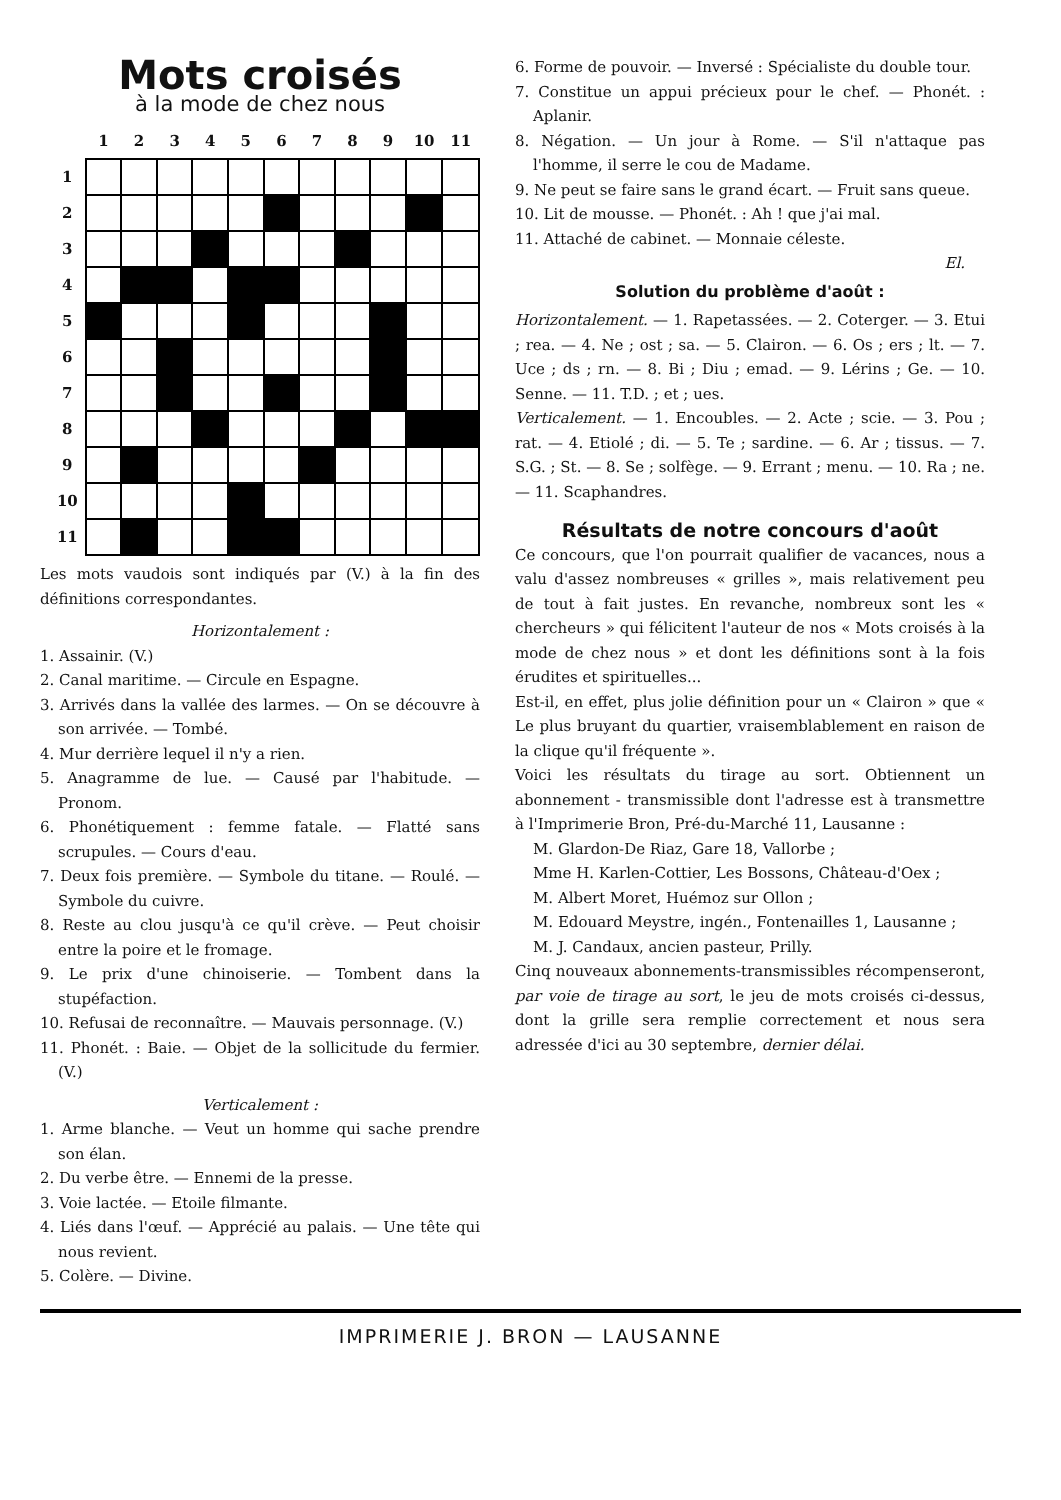Mots croisés
à la mode de chez nous
| | 1 | 2 | 3 | 4 | 5 | 6 | 7 | 8 | 9 | 10 | 11 |
| 1 | | | | | | | | | | | |
| 2 | | | | | | | | | | | |
| 3 | | | | | | | | | | | |
| 4 | | | | | | | | | | | |
| 5 | | | | | | | | | | | |
| 6 | | | | | | | | | | | |
| 7 | | | | | | | | | | | |
| 8 | | | | | | | | | | | |
| 9 | | | | | | | | | | | |
| 10 | | | | | | | | | | | |
| 11 | | | | | | | | | | | |
Les mots vaudois sont indiqués par (V.) à la fin des définitions correspondantes.
Horizontalement :
1. Assainir. (V.)
2. Canal maritime. — Circule en Espagne.
3. Arrivés dans la vallée des larmes. — On se découvre à son arrivée. — Tombé.
4. Mur derrière lequel il n'y a rien.
5. Anagramme de lue. — Causé par l'habitude. — Pronom.
6. Phonétiquement : femme fatale. — Flatté sans scrupules. — Cours d'eau.
7. Deux fois première. — Symbole du titane. — Roulé. — Symbole du cuivre.
8. Reste au clou jusqu'à ce qu'il crève. — Peut choisir entre la poire et le fromage.
9. Le prix d'une chinoiserie. — Tombent dans la stupéfaction.
10. Refusai de reconnaître. — Mauvais personnage. (V.)
11. Phonét. : Baie. — Objet de la sollicitude du fermier. (V.)
Verticalement :
1. Arme blanche. — Veut un homme qui sache prendre son élan.
2. Du verbe être. — Ennemi de la presse.
3. Voie lactée. — Etoile filmante.
4. Liés dans l'œuf. — Apprécié au palais. — Une tête qui nous revient.
5. Colère. — Divine.
6. Forme de pouvoir. — Inversé : Spécialiste du double tour.
7. Constitue un appui précieux pour le chef. — Phonét. : Aplanir.
8. Négation. — Un jour à Rome. — S'il n'attaque pas l'homme, il serre le cou de Madame.
9. Ne peut se faire sans le grand écart. — Fruit sans queue.
10. Lit de mousse. — Phonét. : Ah ! que j'ai mal.
11. Attaché de cabinet. — Monnaie céleste.
El.
Solution du problème d'août :
Horizontalement. — 1. Rapetassées. — 2. Coterger. — 3. Etui ; rea. — 4. Ne ; ost ; sa. — 5. Clairon. — 6. Os ; ers ; lt. — 7. Uce ; ds ; rn. — 8. Bi ; Diu ; emad. — 9. Lérins ; Ge. — 10. Senne. — 11. T.D. ; et ; ues.
Verticalement. — 1. Encoubles. — 2. Acte ; scie. — 3. Pou ; rat. — 4. Etiolé ; di. — 5. Te ; sardine. — 6. Ar ; tissus. — 7. S.G. ; St. — 8. Se ; solfège. — 9. Errant ; menu. — 10. Ra ; ne. — 11. Scaphandres.
Résultats de notre concours d'août
Ce concours, que l'on pourrait qualifier de vacances, nous a valu d'assez nombreuses « grilles », mais relativement peu de tout à fait justes. En revanche, nombreux sont les « chercheurs » qui félicitent l'auteur de nos « Mots croisés à la mode de chez nous » et dont les définitions sont à la fois érudites et spirituelles...
Est-il, en effet, plus jolie définition pour un « Clairon » que « Le plus bruyant du quartier, vraisemblablement en raison de la clique qu'il fréquente ».
Voici les résultats du tirage au sort. Obtiennent un abonnement - transmissible dont l'adresse est à transmettre à l'Imprimerie Bron, Pré-du-Marché 11, Lausanne :
M. Glardon-De Riaz, Gare 18, Vallorbe ;
Mme H. Karlen-Cottier, Les Bossons, Château-d'Oex ;
M. Albert Moret, Huémoz sur Ollon ;
M. Edouard Meystre, ingén., Fontenailles 1, Lausanne ;
M. J. Candaux, ancien pasteur, Prilly.
Cinq nouveaux abonnements-transmissibles récompenseront, par voie de tirage au sort, le jeu de mots croisés ci-dessus, dont la grille sera remplie correctement et nous sera adressée d'ici au 30 septembre, dernier délai.
IMPRIMERIE J. BRON — LAUSANNE